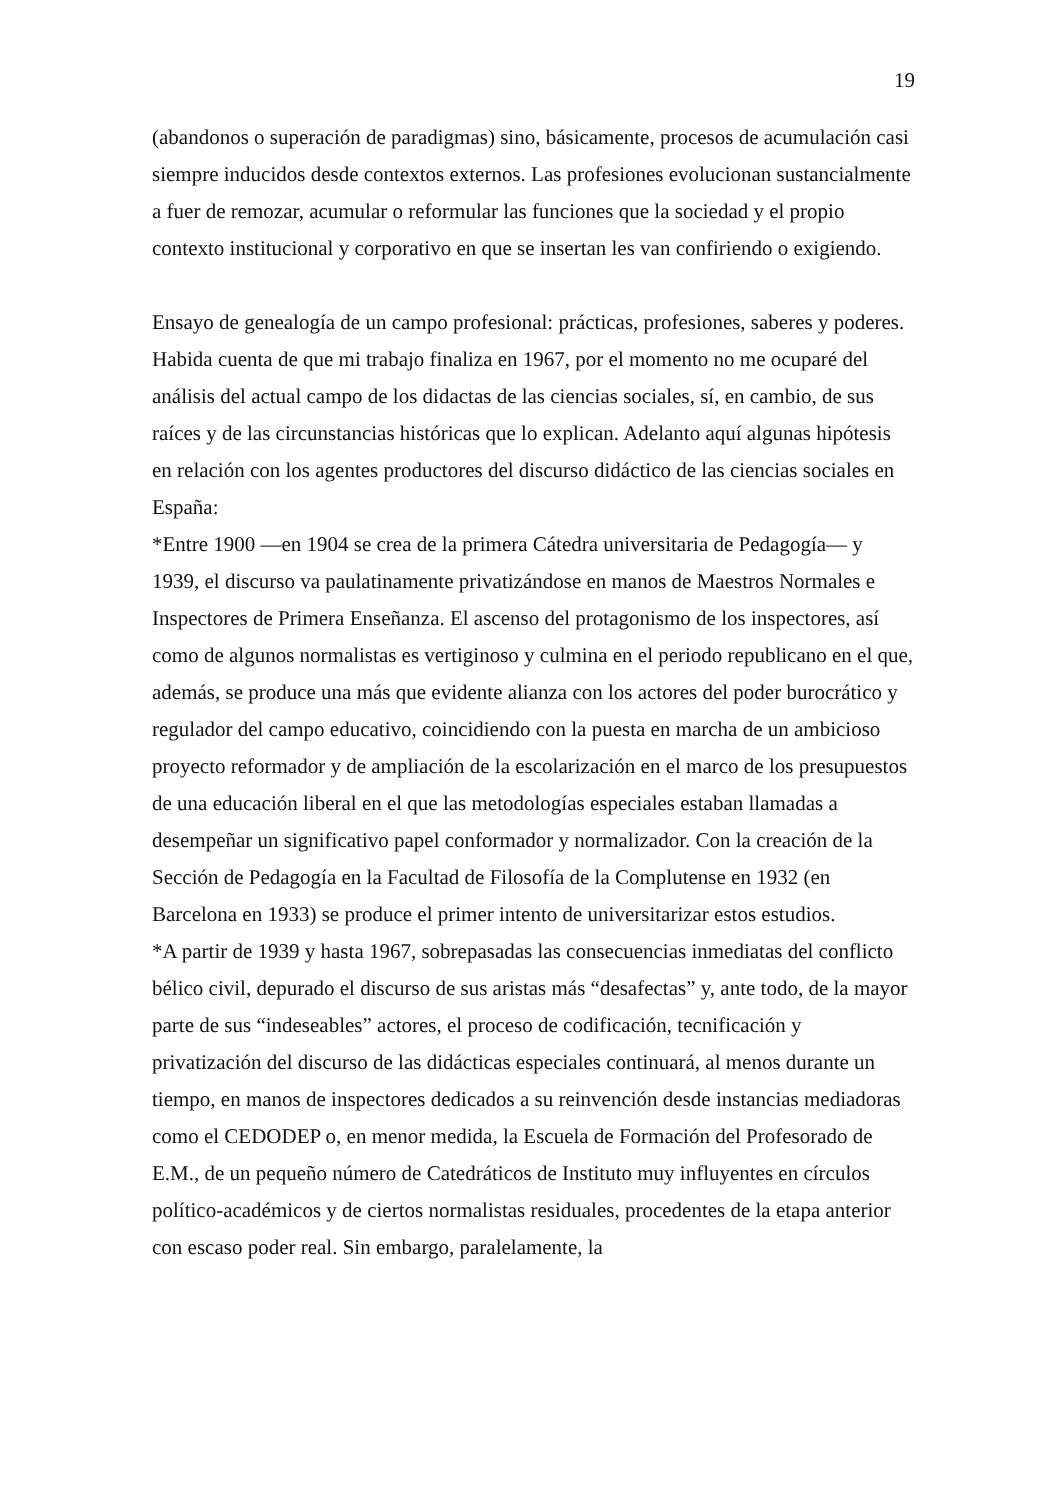19
(abandonos o superación de paradigmas) sino, básicamente, procesos de acumulación casi siempre inducidos desde contextos externos. Las profesiones evolucionan sustancialmente a fuer de remozar, acumular o reformular las funciones que la sociedad y el propio contexto institucional y corporativo en que se insertan les van confiriendo o exigiendo.
Ensayo de genealogía de un campo profesional: prácticas, profesiones, saberes y poderes.
Habida cuenta de que mi trabajo finaliza en 1967, por el momento no me ocuparé del análisis del actual campo de los didactas de las ciencias sociales, sí, en cambio, de sus raíces y de las circunstancias históricas que lo explican. Adelanto aquí algunas hipótesis en relación con los agentes productores del discurso didáctico de las ciencias sociales en España:
*Entre 1900 —en 1904 se crea de la primera Cátedra universitaria de Pedagogía— y 1939, el discurso va paulatinamente privatizándose en manos de Maestros Normales e Inspectores de Primera Enseñanza. El ascenso del protagonismo de los inspectores, así como de algunos normalistas es vertiginoso y culmina en el periodo republicano en el que, además, se produce una más que evidente alianza con los actores del poder burocrático y regulador del campo educativo, coincidiendo con la puesta en marcha de un ambicioso proyecto reformador y de ampliación de la escolarización en el marco de los presupuestos de una educación liberal en el que las metodologías especiales estaban llamadas a desempeñar un significativo papel conformador y normalizador. Con la creación de la Sección de Pedagogía en la Facultad de Filosofía de la Complutense en 1932 (en Barcelona en 1933) se produce el primer intento de universitarizar estos estudios.
*A partir de 1939 y hasta 1967, sobrepasadas las consecuencias inmediatas del conflicto bélico civil, depurado el discurso de sus aristas más “desafectas” y, ante todo, de la mayor parte de sus “indeseables” actores, el proceso de codificación, tecnificación y privatización del discurso de las didácticas especiales continuará, al menos durante un tiempo, en manos de inspectores dedicados a su reinvención desde instancias mediadoras como el CEDODEP o, en menor medida, la Escuela de Formación del Profesorado de E.M., de un pequeño número de Catedráticos de Instituto muy influyentes en círculos político-académicos y de ciertos normalistas residuales, procedentes de la etapa anterior con escaso poder real. Sin embargo, paralelamente, la